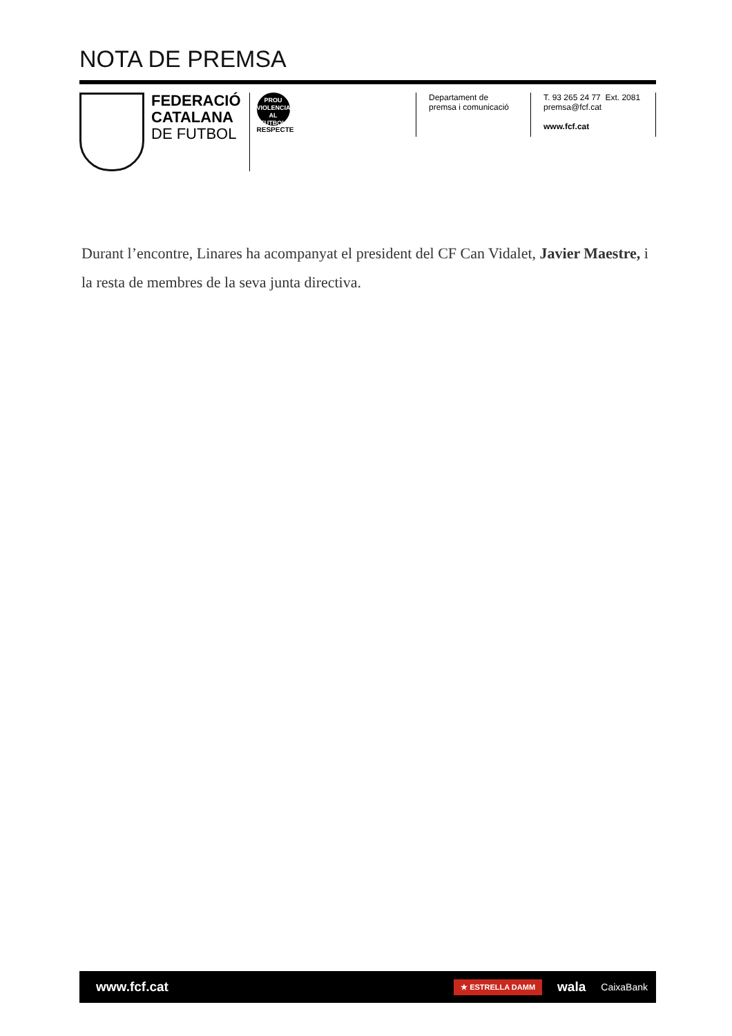NOTA DE PREMSA
FEDERACIÓ
CATALANA
DE FUTBOL
PROU
VIOLENCIA
AL FUTBOL
RESPECTE
Departament de
premsa i comunicació
T. 93 265 24 77 Ext. 2081
premsa@fcf.cat
www.fcf.cat
Durant l’encontre, Linares ha acompanyat el president del CF Can Vidalet, Javier Maestre, i la resta de membres de la seva junta directiva.
www.fcf.cat
★ ESTRELLA DAMM wala CaixaBank